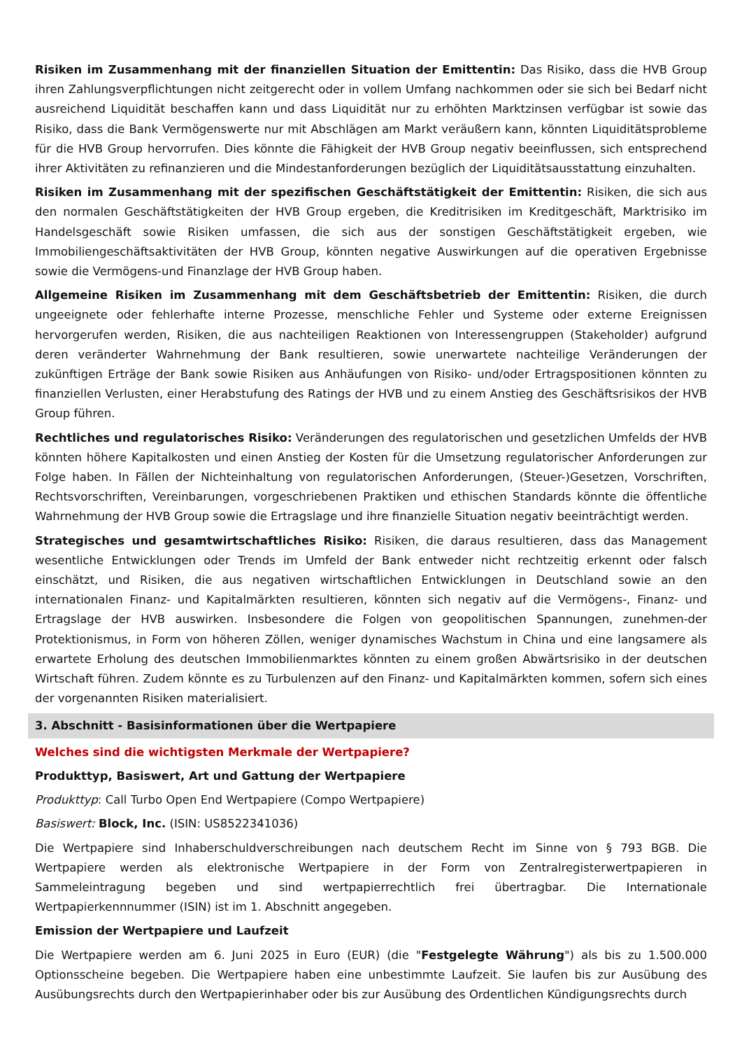Risiken im Zusammenhang mit der finanziellen Situation der Emittentin: Das Risiko, dass die HVB Group ihren Zahlungsverpflichtungen nicht zeitgerecht oder in vollem Umfang nachkommen oder sie sich bei Bedarf nicht ausreichend Liquidität beschaffen kann und dass Liquidität nur zu erhöhten Marktzinsen verfügbar ist sowie das Risiko, dass die Bank Vermögenswerte nur mit Abschlägen am Markt veräußern kann, könnten Liquiditätsprobleme für die HVB Group hervorrufen. Dies könnte die Fähigkeit der HVB Group negativ beeinflussen, sich entsprechend ihrer Aktivitäten zu refinanzieren und die Mindestanforderungen bezüglich der Liquiditätsausstattung einzuhalten.
Risiken im Zusammenhang mit der spezifischen Geschäftstätigkeit der Emittentin: Risiken, die sich aus den normalen Geschäftstätigkeiten der HVB Group ergeben, die Kreditrisiken im Kreditgeschäft, Marktrisiko im Handelsgeschäft sowie Risiken umfassen, die sich aus der sonstigen Geschäftstätigkeit ergeben, wie Immobiliengeschäftsaktivitäten der HVB Group, könnten negative Auswirkungen auf die operativen Ergebnisse sowie die Vermögens-und Finanzlage der HVB Group haben.
Allgemeine Risiken im Zusammenhang mit dem Geschäftsbetrieb der Emittentin: Risiken, die durch ungeeignete oder fehlerhafte interne Prozesse, menschliche Fehler und Systeme oder externe Ereignissen hervorgerufen werden, Risiken, die aus nachteiligen Reaktionen von Interessengruppen (Stakeholder) aufgrund deren veränderter Wahrnehmung der Bank resultieren, sowie unerwartete nachteilige Veränderungen der zukünftigen Erträge der Bank sowie Risiken aus Anhäufungen von Risiko- und/oder Ertragspositionen könnten zu finanziellen Verlusten, einer Herabstufung des Ratings der HVB und zu einem Anstieg des Geschäftsrisikos der HVB Group führen.
Rechtliches und regulatorisches Risiko: Veränderungen des regulatorischen und gesetzlichen Umfelds der HVB könnten höhere Kapitalkosten und einen Anstieg der Kosten für die Umsetzung regulatorischer Anforderungen zur Folge haben. In Fällen der Nichteinhaltung von regulatorischen Anforderungen, (Steuer-)Gesetzen, Vorschriften, Rechtsvorschriften, Vereinbarungen, vorgeschriebenen Praktiken und ethischen Standards könnte die öffentliche Wahrnehmung der HVB Group sowie die Ertragslage und ihre finanzielle Situation negativ beeinträchtigt werden.
Strategisches und gesamtwirtschaftliches Risiko: Risiken, die daraus resultieren, dass das Management wesentliche Entwicklungen oder Trends im Umfeld der Bank entweder nicht rechtzeitig erkennt oder falsch einschätzt, und Risiken, die aus negativen wirtschaftlichen Entwicklungen in Deutschland sowie an den internationalen Finanz- und Kapitalmärkten resultieren, könnten sich negativ auf die Vermögens-, Finanz- und Ertragslage der HVB auswirken. Insbesondere die Folgen von geopolitischen Spannungen, zunehmen-der Protektionismus, in Form von höheren Zöllen, weniger dynamisches Wachstum in China und eine langsamere als erwartete Erholung des deutschen Immobilienmarktes könnten zu einem großen Abwärtsrisiko in der deutschen Wirtschaft führen. Zudem könnte es zu Turbulenzen auf den Finanz- und Kapitalmärkten kommen, sofern sich eines der vorgenannten Risiken materialisiert.
3. Abschnitt - Basisinformationen über die Wertpapiere
Welches sind die wichtigsten Merkmale der Wertpapiere?
Produkttyp, Basiswert, Art und Gattung der Wertpapiere
Produkttyp: Call Turbo Open End Wertpapiere (Compo Wertpapiere)
Basiswert: Block, Inc. (ISIN: US8522341036)
Die Wertpapiere sind Inhaberschuldverschreibungen nach deutschem Recht im Sinne von § 793 BGB. Die Wertpapiere werden als elektronische Wertpapiere in der Form von Zentralregisterwertpapieren in Sammeleintragung begeben und sind wertpapierrechtlich frei übertragbar. Die Internationale Wertpapierkennnummer (ISIN) ist im 1. Abschnitt angegeben.
Emission der Wertpapiere und Laufzeit
Die Wertpapiere werden am 6. Juni 2025 in Euro (EUR) (die "Festgelegte Währung") als bis zu 1.500.000 Optionsscheine begeben. Die Wertpapiere haben eine unbestimmte Laufzeit. Sie laufen bis zur Ausübung des Ausübungsrechts durch den Wertpapierinhaber oder bis zur Ausübung des Ordentlichen Kündigungsrechts durch